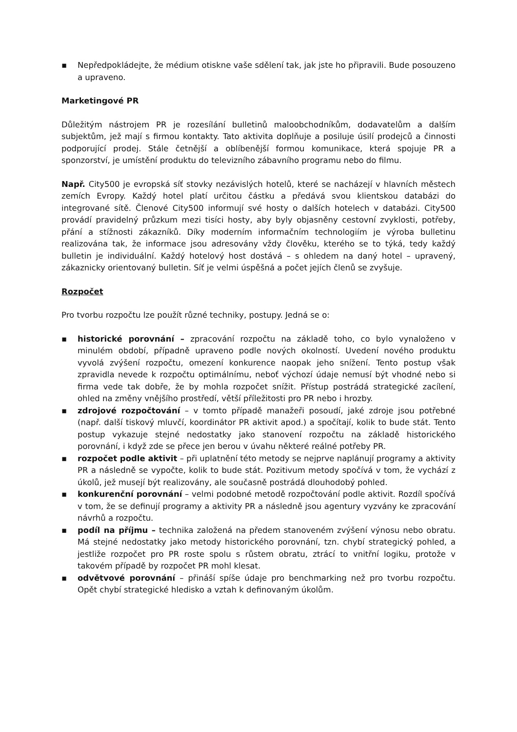▪ Nepředpokládejte, že médium otiskne vaše sdělení tak, jak jste ho připravili. Bude posouzeno a upraveno.
Marketingové PR
Důležitým nástrojem PR je rozesílání bulletinů maloobchodníkům, dodavatelům a dalším subjektům, jež mají s firmou kontakty. Tato aktivita doplňuje a posiluje úsilí prodejců a činnosti podporující prodej. Stále četnější a oblíbenější formou komunikace, která spojuje PR a sponzorství, je umístění produktu do televizního zábavního programu nebo do filmu.
Např. City500 je evropská síť stovky nezávislých hotelů, které se nacházejí v hlavních městech zemích Evropy. Každý hotel platí určitou částku a předává svou klientskou databázi do integrované sítě. Členové City500 informují své hosty o dalších hotelech v databázi. City500 provádí pravidelný průzkum mezi tisíci hosty, aby byly objasněny cestovní zvyklosti, potřeby, přání a stížnosti zákazníků. Díky moderním informačním technologiím je výroba bulletinu realizována tak, že informace jsou adresovány vždy člověku, kterého se to týká, tedy každý bulletin je individuální. Každý hotelový host dostává – s ohledem na daný hotel – upravený, zákaznicky orientovaný bulletin. Síť je velmi úspěšná a počet jejích členů se zvyšuje.
Rozpočet
Pro tvorbu rozpočtu lze použít různé techniky, postupy. Jedná se o:
▪ historické porovnání – zpracování rozpočtu na základě toho, co bylo vynaloženo v minulém období, případně upraveno podle nových okolností. Uvedení nového produktu vyvolá zvýšení rozpočtu, omezení konkurence naopak jeho snížení. Tento postup však zpravidla nevede k rozpočtu optimálnímu, neboť výchozí údaje nemusí být vhodné nebo si firma vede tak dobře, že by mohla rozpočet snížit. Přístup postrádá strategické zacílení, ohled na změny vnějšího prostředí, větší příležitosti pro PR nebo i hrozby.
▪ zdrojové rozpočtování – v tomto případě manažeři posoudí, jaké zdroje jsou potřebné (např. další tiskový mluvčí, koordinátor PR aktivit apod.) a spočítají, kolik to bude stát. Tento postup vykazuje stejné nedostatky jako stanovení rozpočtu na základě historického porovnání, i když zde se přece jen berou v úvahu některé reálné potřeby PR.
▪ rozpočet podle aktivit – při uplatnění této metody se nejprve naplánují programy a aktivity PR a následně se vypočte, kolik to bude stát. Pozitivum metody spočívá v tom, že vychází z úkolů, jež musejí být realizovány, ale současně postrádá dlouhodobý pohled.
▪ konkurenční porovnání – velmi podobné metodě rozpočtování podle aktivit. Rozdíl spočívá v tom, že se definují programy a aktivity PR a následně jsou agentury vyzvány ke zpracování návrhů a rozpočtu.
▪ podíl na příjmu – technika založená na předem stanoveném zvýšení výnosu nebo obratu. Má stejné nedostatky jako metody historického porovnání, tzn. chybí strategický pohled, a jestliže rozpočet pro PR roste spolu s růstem obratu, ztrácí to vnitřní logiku, protože v takovém případě by rozpočet PR mohl klesat.
▪ odvětvové porovnání – přináší spíše údaje pro benchmarking než pro tvorbu rozpočtu. Opět chybí strategické hledisko a vztah k definovaným úkolům.